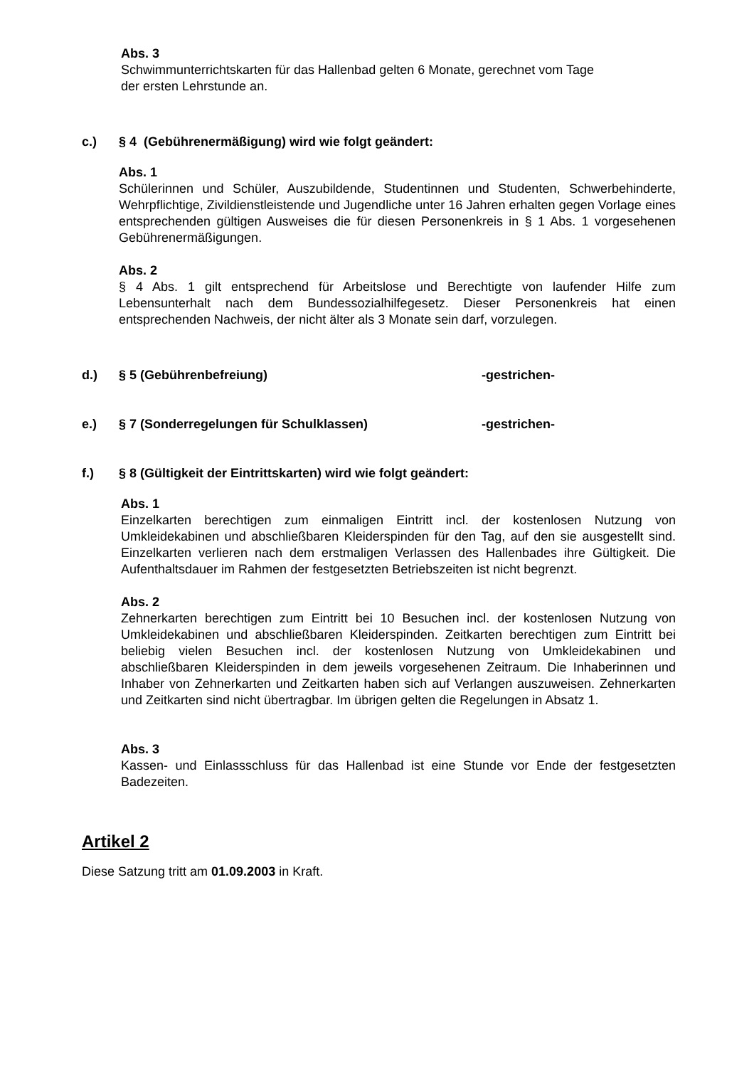Abs. 3
Schwimmunterrichtskarten für das Hallenbad gelten 6 Monate, gerechnet vom Tage
der ersten Lehrstunde an.
c.) § 4 (Gebührenermäßigung) wird wie folgt geändert:
Abs. 1
Schülerinnen und Schüler, Auszubildende, Studentinnen und Studenten, Schwerbehinderte, Wehrpflichtige, Zivildienstleistende und Jugendliche unter 16 Jahren erhalten gegen Vorlage eines entsprechenden gültigen Ausweises die für diesen Personenkreis in § 1 Abs. 1 vorgesehenen Gebührenermäßigungen.
Abs. 2
§ 4 Abs. 1 gilt entsprechend für Arbeitslose und Berechtigte von laufender Hilfe zum Lebensunterhalt nach dem Bundessozialhilfegesetz. Dieser Personenkreis hat einen entsprechenden Nachweis, der nicht älter als 3 Monate sein darf, vorzulegen.
d.) § 5 (Gebührenbefreiung) -gestrichen-
e.) § 7 (Sonderregelungen für Schulklassen) -gestrichen-
f.) § 8 (Gültigkeit der Eintrittskarten) wird wie folgt geändert:
Abs. 1
Einzelkarten berechtigen zum einmaligen Eintritt incl. der kostenlosen Nutzung von Umkleidekabinen und abschließbaren Kleiderspinden für den Tag, auf den sie ausgestellt sind. Einzelkarten verlieren nach dem erstmaligen Verlassen des Hallenbades ihre Gültigkeit. Die Aufenthaltsdauer im Rahmen der festgesetzten Betriebszeiten ist nicht begrenzt.
Abs. 2
Zehnerkarten berechtigen zum Eintritt bei 10 Besuchen incl. der kostenlosen Nutzung von Umkleidekabinen und abschließbaren Kleiderspinden. Zeitkarten berechtigen zum Eintritt bei beliebig vielen Besuchen incl. der kostenlosen Nutzung von Umkleidekabinen und abschließbaren Kleiderspinden in dem jeweils vorgesehenen Zeitraum. Die Inhaberinnen und Inhaber von Zehnerkarten und Zeitkarten haben sich auf Verlangen auszuweisen. Zehnerkarten und Zeitkarten sind nicht übertragbar. Im übrigen gelten die Regelungen in Absatz 1.
Abs. 3
Kassen- und Einlassschluss für das Hallenbad ist eine Stunde vor Ende der festgesetzten Badezeiten.
Artikel 2
Diese Satzung tritt am 01.09.2003 in Kraft.